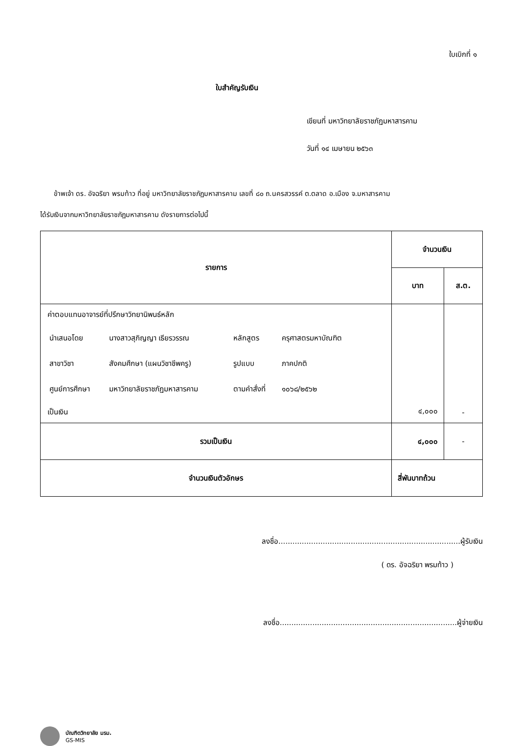ใบเบิกที่ ๑
ใบสำคัญรับเงิน
เขียนที่ มหาวิทยาลัยราชภัฏมหาสารคาม
วันที่ ๑๔ เมษายน ๒๕๖๓
ข้าพเจ้า ดร. อัจฉริยา พรมท้าว ที่อยู่ มหาวิทยาลัยราชภัฏมหาสารคาม เลขที่ ๘๐ ถ.นครสวรรค์ ต.ตลาด อ.เมือง จ.มหาสารคาม
ได้รับเงินจากมหาวิทยาลัยราชภัฏมหาสารคาม ดังรายการต่อไปนี้
| รายการ | จำนวนเงิน | |
| --- | --- | --- |
| | บาท | ส.ต. |
| ค่าตอบแทนอาจารย์ที่ปรึกษาวิทยานิพนธ์หลัก / นำเสนอโดย / นางสาวสุภิญญา เธียรวรรณ / หลักสูตร / ครุศาสตรมหาบัณฑิต / / สาขาวิชา / สังคมศึกษา (แผนวิชาชีพครู) / รูปแบบ / ภาคปกติ / / ศูนย์การศึกษา / มหาวิทยาลัยราชภัฏมหาสารคาม / ตามคำสั่งที่ / ๑๐๖๘/๒๕๖๒ / เป็นเงิน | ๔,๐๐๐ | - |
| รวมเป็นเงิน | ๔,๐๐๐ | - |
| จำนวนเงินตัวอักษร | สี่พันบาทถ้วน | |
ลงชื่อ..............................................................................ผู้รับเงิน
( ดร. อัจฉริยา พรมท้าว )
ลงชื่อ............................................................................ผู้จ่ายเงิน
บัณฑิตวิทยาลัย มรม.
GS-MIS